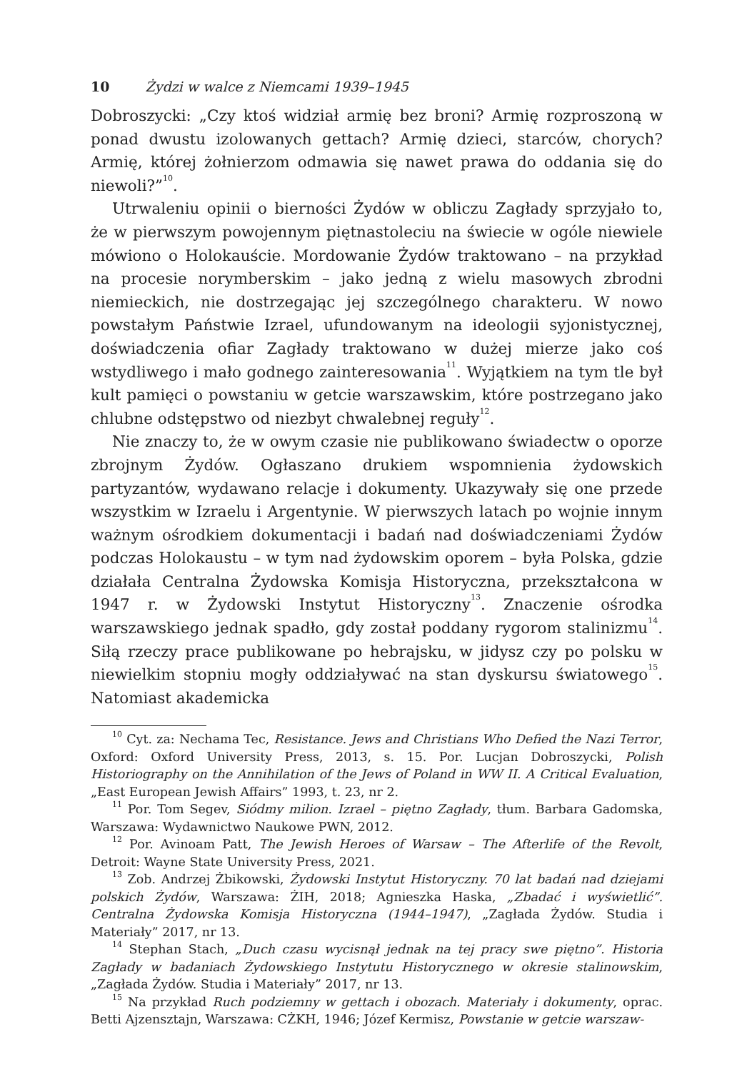10 Żydzi w walce z Niemcami 1939–1945
Dobroszycki: „Czy ktoś widział armię bez broni? Armię rozproszoną w ponad dwustu izolowanych gettach? Armię dzieci, starców, chorych? Armię, której żołnierzom odmawia się nawet prawa do oddania się do niewoli?”<sup>10</sup>.
Utrwaleniu opinii o bierności Żydów w obliczu Zagłady sprzyjało to, że w pierwszym powojennym piętnastoleciu na świecie w ogóle niewiele mówiono o Holokauście. Mordowanie Żydów traktowano – na przykład na procesie norymberskim – jako jedną z wielu masowych zbrodni niemieckich, nie dostrzegając jej szczególnego charakteru. W nowo powstałym Państwie Izrael, ufundowanym na ideologii syjonistycznej, doświadczenia ofiar Zagłady traktowano w dużej mierze jako coś wstydliwego i mało godnego zainteresowania<sup>11</sup>. Wyjątkiem na tym tle był kult pamięci o powstaniu w getcie warszawskim, które postrzegano jako chlubne odstępstwo od niezbyt chwalebnej reguły<sup>12</sup>.
Nie znaczy to, że w owym czasie nie publikowano świadectw o oporze zbrojnym Żydów. Ogłaszano drukiem wspomnienia żydowskich partyzantów, wydawano relacje i dokumenty. Ukazywały się one przede wszystkim w Izraelu i Argentynie. W pierwszych latach po wojnie innym ważnym ośrodkiem dokumentacji i badań nad doświadczeniami Żydów podczas Holokaustu – w tym nad żydowskim oporem – była Polska, gdzie działała Centralna Żydowska Komisja Historyczna, przekształcona w 1947 r. w Żydowski Instytut Historyczny<sup>13</sup>. Znaczenie ośrodka warszawskiego jednak spadło, gdy został poddany rygorom stalinizmu<sup>14</sup>. Siłą rzeczy prace publikowane po hebrajsku, w jidysz czy po polsku w niewielkim stopniu mogły oddziaływać na stan dyskursu światowego<sup>15</sup>. Natomiast akademicka
<sup>10</sup> Cyt. za: Nechama Tec, Resistance. Jews and Christians Who Defied the Nazi Terror, Oxford: Oxford University Press, 2013, s. 15. Por. Lucjan Dobroszycki, Polish Historiography on the Annihilation of the Jews of Poland in WW II. A Critical Evaluation, „East European Jewish Affairs” 1993, t. 23, nr 2.
<sup>11</sup> Por. Tom Segev, Siódmy milion. Izrael – piętno Zagłady, tłum. Barbara Gadomska, Warszawa: Wydawnictwo Naukowe PWN, 2012.
<sup>12</sup> Por. Avinoam Patt, The Jewish Heroes of Warsaw – The Afterlife of the Revolt, Detroit: Wayne State University Press, 2021.
<sup>13</sup> Zob. Andrzej Żbikowski, Żydowski Instytut Historyczny. 70 lat badań nad dziejami polskich Żydów, Warszawa: ŻIH, 2018; Agnieszka Haska, „Zbadać i wyświetlić”. Centralna Żydowska Komisja Historyczna (1944–1947), „Zagłada Żydów. Studia i Materiały” 2017, nr 13.
<sup>14</sup> Stephan Stach, „Duch czasu wycisnął jednak na tej pracy swe piętno”. Historia Zagłady w badaniach Żydowskiego Instytutu Historycznego w okresie stalinowskim, „Zagłada Żydów. Studia i Materiały” 2017, nr 13.
<sup>15</sup> Na przykład Ruch podziemny w gettach i obozach. Materiały i dokumenty, oprac. Betti Ajzensztajn, Warszawa: CŻKH, 1946; Józef Kermisz, Powstanie w getcie warszaw-